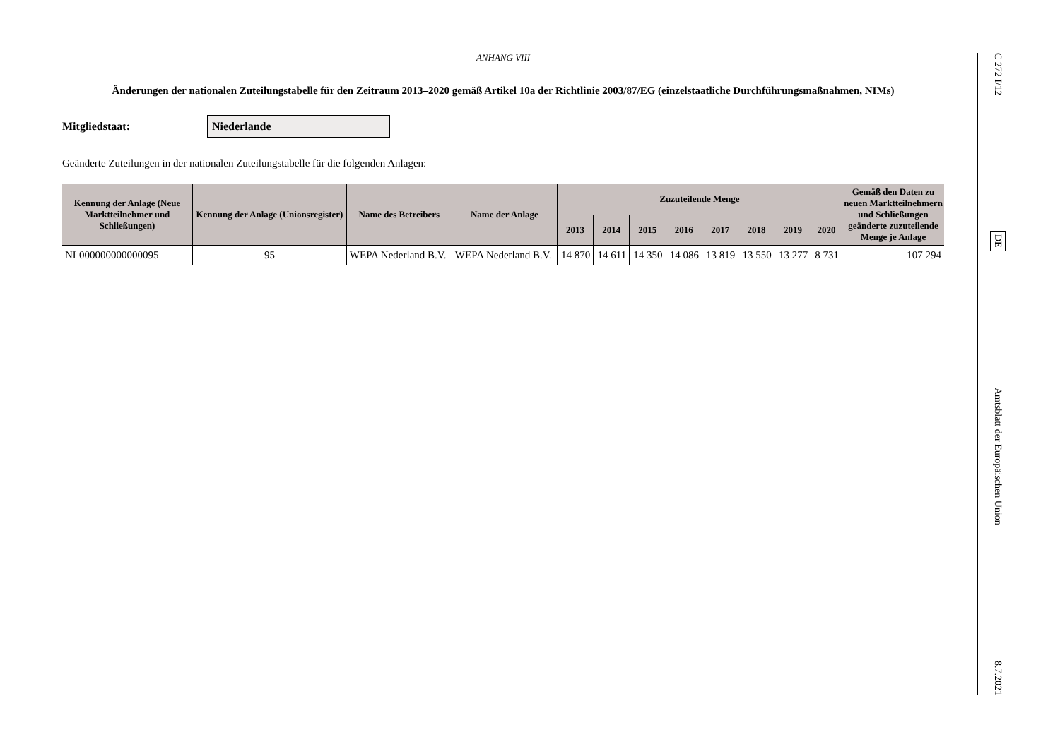ANHANG VIII
Änderungen der nationalen Zuteilungstabelle für den Zeitraum 2013–2020 gemäß Artikel 10a der Richtlinie 2003/87/EG (einzelstaatliche Durchführungs­maßnahmen, NIMs)
Mitgliedstaat:
Niederlande
Geänderte Zuteilungen in der nationalen Zuteilungstabelle für die folgenden Anlagen:
| Kennung der Anlage (Neue Marktteilnehmer und Schließungen) | Kennung der Anlage (Unionsregis­ter) | Name des Betreibers | Name der Anlage | Zuzuteilende Menge | | | | | | | | Gemäß den Daten zu neuen Marktteilnehmern und Schließungen geänderte zuzuteilende Menge je Anlage |
| --- | --- | --- | --- | --- | --- | --- | --- | --- | --- | --- | --- | --- |
| | | | | 2013 | 2014 | 2015 | 2016 | 2017 | 2018 | 2019 | 2020 | |
| NL000000000000095 | 95 | WEPA Nederland B.V. | WEPA Nederland B.V. | 14 870 | 14 611 | 14 350 | 14 086 | 13 819 | 13 550 | 13 277 | 8 731 | 107 294 |
C 272 I/12 DE Amtsblatt der Europäischen Union 8.7.2021